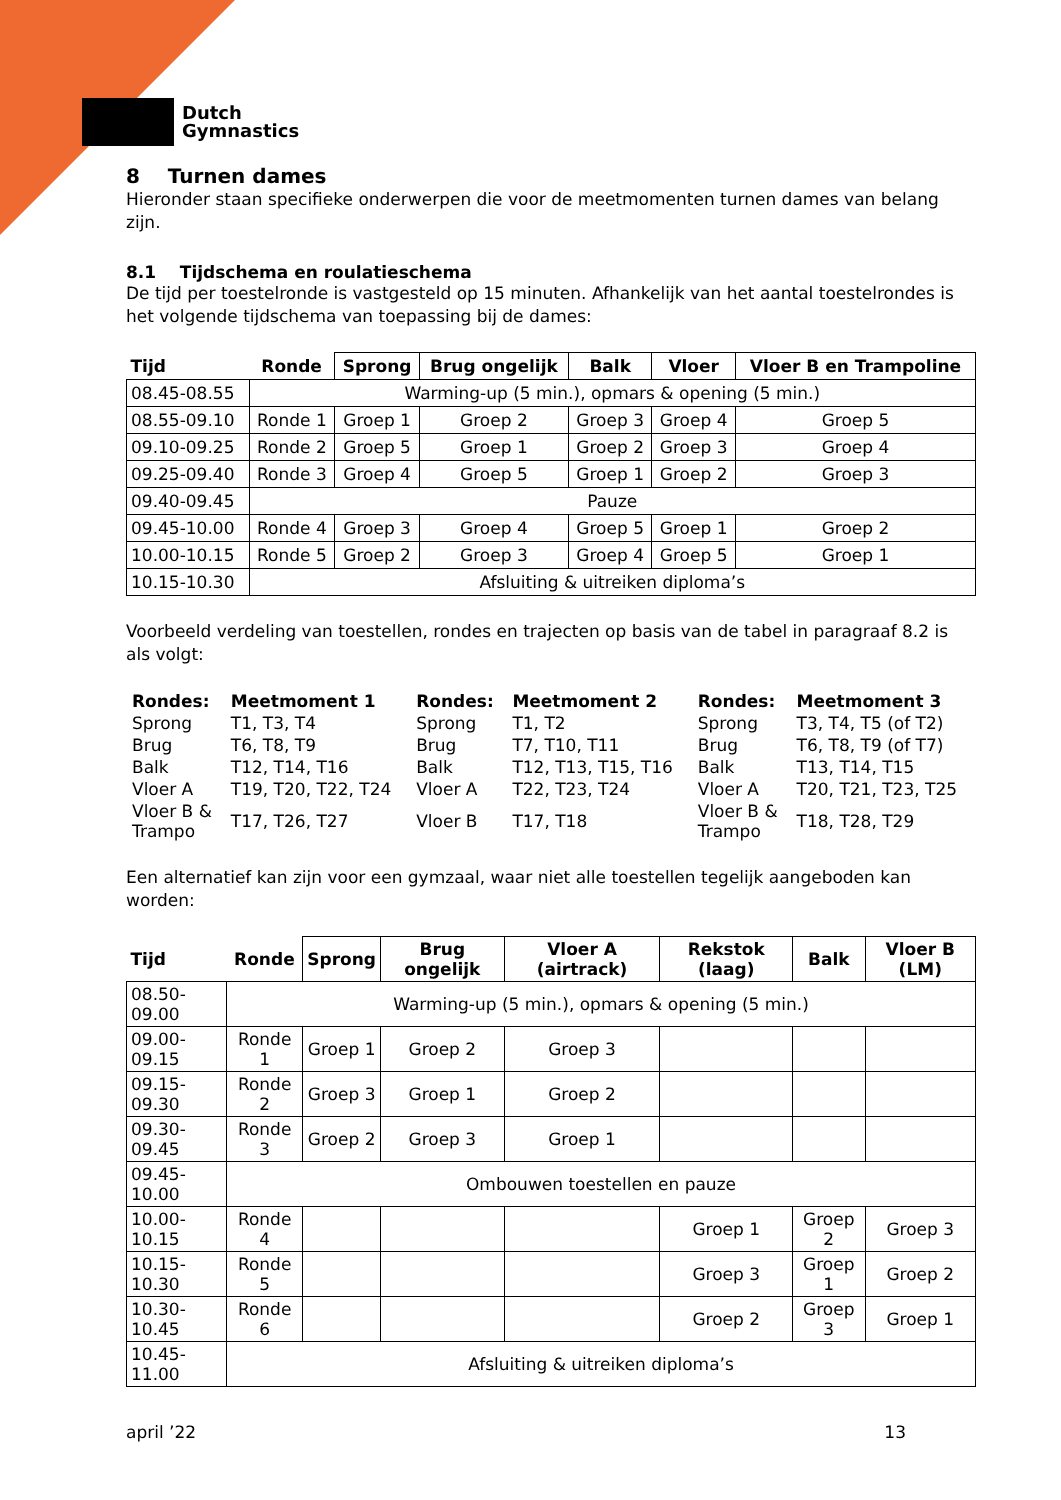Dutch
Gymnastics
8 Turnen dames
Hieronder staan specifieke onderwerpen die voor de meetmomenten turnen dames van belang zijn.
8.1 Tijdschema en roulatieschema
De tijd per toestelronde is vastgesteld op 15 minuten. Afhankelijk van het aantal toestelrondes is het volgende tijdschema van toepassing bij de dames:
| Tijd | Ronde | Sprong | Brug ongelijk | Balk | Vloer | Vloer B en Trampoline |
| --- | --- | --- | --- | --- | --- | --- |
| 08.45-08.55 | Warming-up (5 min.), opmars & opening (5 min.) | | | | | |
| 08.55-09.10 | Ronde 1 | Groep 1 | Groep 2 | Groep 3 | Groep 4 | Groep 5 |
| 09.10-09.25 | Ronde 2 | Groep 5 | Groep 1 | Groep 2 | Groep 3 | Groep 4 |
| 09.25-09.40 | Ronde 3 | Groep 4 | Groep 5 | Groep 1 | Groep 2 | Groep 3 |
| 09.40-09.45 | Pauze | | | | | |
| 09.45-10.00 | Ronde 4 | Groep 3 | Groep 4 | Groep 5 | Groep 1 | Groep 2 |
| 10.00-10.15 | Ronde 5 | Groep 2 | Groep 3 | Groep 4 | Groep 5 | Groep 1 |
| 10.15-10.30 | Afsluiting & uitreiken diploma’s | | | | | |
Voorbeeld verdeling van toestellen, rondes en trajecten op basis van de tabel in paragraaf 8.2 is als volgt:
| Rondes: | Meetmoment 1 | Rondes: | Meetmoment 2 | Rondes: | Meetmoment 3 |
| Sprong | T1, T3, T4 | Sprong | T1, T2 | Sprong | T3, T4, T5 (of T2) |
| Brug | T6, T8, T9 | Brug | T7, T10, T11 | Brug | T6, T8, T9 (of T7) |
| Balk | T12, T14, T16 | Balk | T12, T13, T15, T16 | Balk | T13, T14, T15 |
| Vloer A | T19, T20, T22, T24 | Vloer A | T22, T23, T24 | Vloer A | T20, T21, T23, T25 |
| Vloer B & Trampo | T17, T26, T27 | Vloer B | T17, T18 | Vloer B & Trampo | T18, T28, T29 |
Een alternatief kan zijn voor een gymzaal, waar niet alle toestellen tegelijk aangeboden kan worden:
| Tijd | Ronde | Sprong | Brug ongelijk | Vloer A (airtrack) | Rekstok (laag) | Balk | Vloer B (LM) |
| --- | --- | --- | --- | --- | --- | --- | --- |
| 08.50-09.00 | Warming-up (5 min.), opmars & opening (5 min.) | | | | | | |
| 09.00-09.15 | Ronde 1 | Groep 1 | Groep 2 | Groep 3 | | | |
| 09.15-09.30 | Ronde 2 | Groep 3 | Groep 1 | Groep 2 | | | |
| 09.30-09.45 | Ronde 3 | Groep 2 | Groep 3 | Groep 1 | | | |
| 09.45-10.00 | Ombouwen toestellen en pauze | | | | | | |
| 10.00-10.15 | Ronde 4 | | | | Groep 1 | Groep 2 | Groep 3 |
| 10.15-10.30 | Ronde 5 | | | | Groep 3 | Groep 1 | Groep 2 |
| 10.30-10.45 | Ronde 6 | | | | Groep 2 | Groep 3 | Groep 1 |
| 10.45-11.00 | Afsluiting & uitreiken diploma’s | | | | | | |
april ’22 13